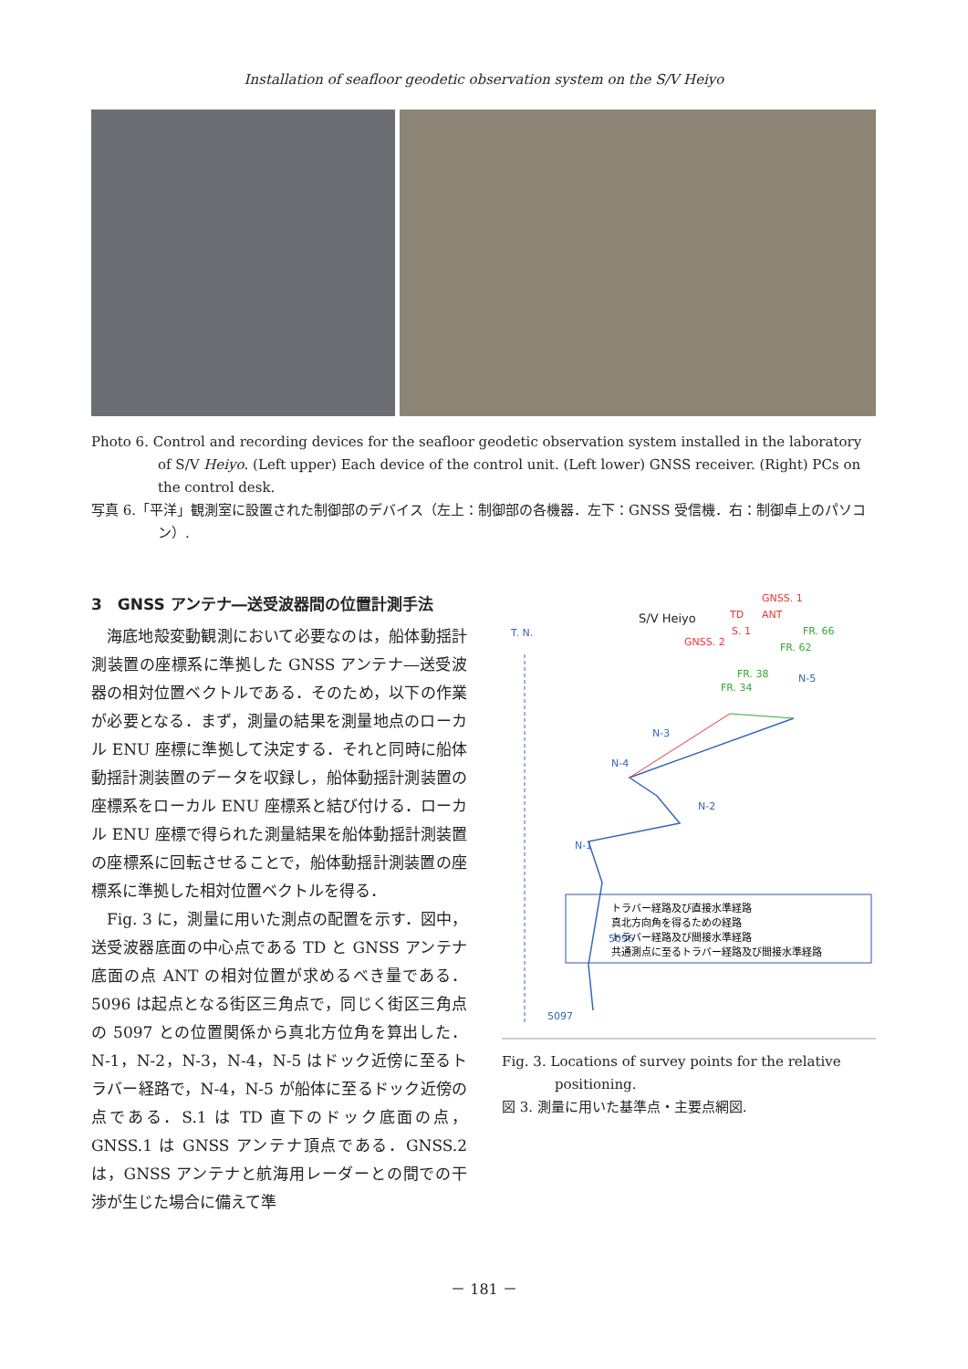Installation of seafloor geodetic observation system on the S/V Heiyo
Photo 6. Control and recording devices for the seafloor geodetic observation system installed in the laboratory of S/V Heiyo. (Left upper) Each device of the control unit. (Left lower) GNSS receiver. (Right) PCs on the control desk.
写真 6.「平洋」観測室に設置された制御部のデバイス（左上：制御部の各機器．左下：GNSS 受信機．右：制御卓上のパソコン）.
3　GNSS アンテナ―送受波器間の位置計測手法
海底地殻変動観測において必要なのは，船体動揺計測装置の座標系に準拠した GNSS アンテナ―送受波器の相対位置ベクトルである．そのため，以下の作業が必要となる．まず，測量の結果を測量地点のローカル ENU 座標に準拠して決定する．それと同時に船体動揺計測装置のデータを収録し，船体動揺計測装置の座標系をローカル ENU 座標系と結び付ける．ローカル ENU 座標で得られた測量結果を船体動揺計測装置の座標系に回転させることで，船体動揺計測装置の座標系に準拠した相対位置ベクトルを得る．
Fig. 3 に，測量に用いた測点の配置を示す．図中，送受波器底面の中心点である TD と GNSS アンテナ底面の点 ANT の相対位置が求めるべき量である．5096 は起点となる街区三角点で，同じく街区三角点の 5097 との位置関係から真北方位角を算出した．N-1，N-2，N-3，N-4，N-5 はドック近傍に至るトラバー経路で，N-4，N-5 が船体に至るドック近傍の点である．S.1 は TD 直下のドック底面の点，GNSS.1 は GNSS アンテナ頂点である．GNSS.2 は，GNSS アンテナと航海用レーダーとの間での干渉が生じた場合に備えて準
T. N.
S/V Heiyo
TD
ANT
GNSS. 1
S. 1
GNSS. 2
FR. 66
FR. 62
FR. 38
FR. 34
N-5
N-3
N-4
N-2
N-1
5096
5097
トラバー経路及び直接水準経路
真北方向角を得るための経路
トラバー経路及び間接水準経路
共通測点に至るトラバー経路及び間接水準経路
Fig. 3. Locations of survey points for the relative positioning.
図 3. 測量に用いた基準点・主要点網図.
－ 181 －